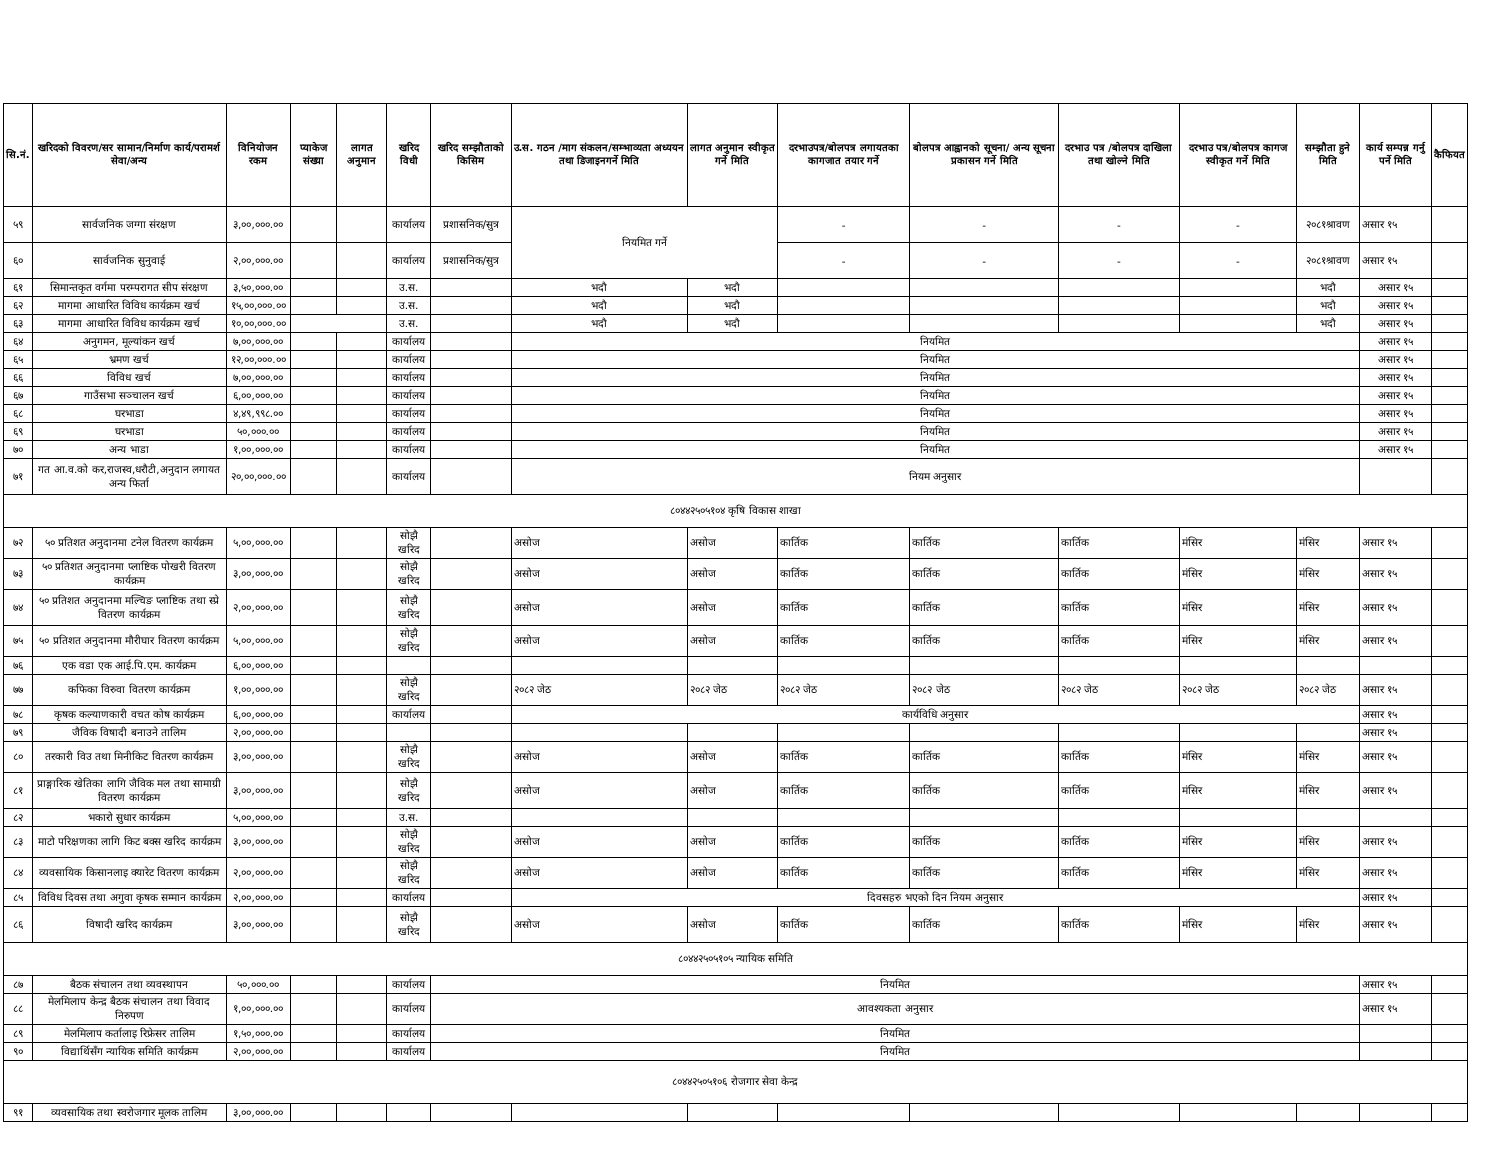| सि.नं. | खरिदको विवरण/सर सामान/निर्माण कार्य/परामर्श सेवा/अन्य | विनियोजन रकम | प्याकेज संख्या | लागत अनुमान | खरिद विधी | खरिद सम्झौताको किसिम | उ.स. गठन /माग संकलन/सम्भाव्यता अध्ययन तथा डिजाइनगर्ने मिति | लागत अनुमान स्वीकृत गर्ने मिति | दरभाउपत्र/बोलपत्र लगायतका कागजात तयार गर्ने | बोलपत्र आह्वानको सूचना/ अन्य सूचना प्रकासन गर्ने मिति | दरभाउ पत्र /बोलपत्र दाखिला तथा खोल्ने मिति | दरभाउ पत्र/बोलपत्र कागज स्वीकृत गर्ने मिति | सम्झौता हुने मिति | कार्य सम्पन्न गर्नु पर्ने मिति | कैफियत |
| --- | --- | --- | --- | --- | --- | --- | --- | --- | --- | --- | --- | --- | --- | --- | --- |
| ५९ | सार्वजनिक जग्गा संरक्षण | ३,००,०००.०० | | | कार्यालय | प्रशासनिक/सुत्र | नियमित गर्ने | | - | - | - | - | २०८१श्रावण | असार १५ | |
| ६० | सार्वजनिक सुनुवाई | २,००,०००.०० | | | कार्यालय | प्रशासनिक/सुत्र | | | - | - | - | - | २०८१श्रावण | असार १५ | |
| ६१ | सिमान्तकृत वर्गमा परम्परागत सीप संरक्षण | ३,५०,०००.०० | | | उ.स. | | भदौ | भदौ | | | | | भदौ | असार १५ | |
| ६२ | मागमा आधारित विविध कार्यक्रम खर्च | १५,००,०००.०० | | | उ.स. | | भदौ | भदौ | | | | | भदौ | असार १५ | |
| ६३ | मागमा आधारित विविध कार्यक्रम खर्च | १०,००,०००.०० | | | उ.स. | | भदौ | भदौ | | | | | भदौ | असार १५ | |
| ६४ | अनुगमन, मूल्यांकन खर्च | ७,००,०००.०० | | | कार्यालय | | नियमित | | | | | | | असार १५ | |
| ६५ | भ्रमण खर्च | १२,००,०००.०० | | | कार्यालय | | नियमित | | | | | | | असार १५ | |
| ६६ | विविध खर्च | ७,००,०००.०० | | | कार्यालय | | नियमित | | | | | | | असार १५ | |
| ६७ | गाउँसभा सञ्चालन खर्च | ६,००,०००.०० | | | कार्यालय | | नियमित | | | | | | | असार १५ | |
| ६८ | घरभाडा | ४,४९,९९८.०० | | | कार्यालय | | नियमित | | | | | | | असार १५ | |
| ६९ | घरभाडा | ५०,०००.०० | | | कार्यालय | | नियमित | | | | | | | असार १५ | |
| ७० | अन्य भाडा | १,००,०००.०० | | | कार्यालय | | नियमित | | | | | | | असार १५ | |
| ७१ | गत आ.व.को कर,राजस्व,धरौटी,अनुदान लगायत अन्य फिर्ता | २०,००,०००.०० | | | कार्यालय | | नियम अनुसार | | | | | | | | |
| ८०४४२५०५१०४ कृषि विकास शाखा | | | | | | | | | | | | | | | |
| ७२ | ५० प्रतिशत अनुदानमा टनेल वितरण कार्यक्रम | ५,००,०००.०० | | | सोझै खरिद | | असोज | असोज | कार्तिक | कार्तिक | कार्तिक | मंसिर | मंसिर | असार १५ | |
| ७३ | ५० प्रतिशत अनुदानमा प्लाष्टिक पोखरी वितरण कार्यक्रम | ३,००,०००.०० | | | सोझै खरिद | | असोज | असोज | कार्तिक | कार्तिक | कार्तिक | मंसिर | मंसिर | असार १५ | |
| ७४ | ५० प्रतिशत अनुदानमा मल्चिङ प्लाष्टिक तथा स्प्रे वितरण कार्यक्रम | २,००,०००.०० | | | सोझै खरिद | | असोज | असोज | कार्तिक | कार्तिक | कार्तिक | मंसिर | मंसिर | असार १५ | |
| ७५ | ५० प्रतिशत अनुदानमा मौरीघार वितरण कार्यक्रम | ५,००,०००.०० | | | सोझै खरिद | | असोज | असोज | कार्तिक | कार्तिक | कार्तिक | मंसिर | मंसिर | असार १५ | |
| ७६ | एक वडा एक आई.पि.एम. कार्यक्रम | ६,००,०००.०० | | | | | | | | | | | | | |
| ७७ | कफिका विरुवा वितरण कार्यक्रम | १,००,०००.०० | | | सोझै खरिद | | २०८२ जेठ | २०८२ जेठ | २०८२ जेठ | २०८२ जेठ | २०८२ जेठ | २०८२ जेठ | २०८२ जेठ | असार १५ | |
| ७८ | कृषक कल्याणकारी वचत कोष कार्यक्रम | ६,००,०००.०० | | | कार्यालय | | कार्यविधि अनुसार | | | | | | | असार १५ | |
| ७९ | जैविक विषादी बनाउने तालिम | २,००,०००.०० | | | | | | | | | | | | असार १५ | |
| ८० | तरकारी विउ तथा मिनीकिट वितरण कार्यक्रम | ३,००,०००.०० | | | सोझै खरिद | | असोज | असोज | कार्तिक | कार्तिक | कार्तिक | मंसिर | मंसिर | असार १५ | |
| ८१ | प्राङ्गारिक खेतिका लागि जैविक मल तथा सामाग्री वितरण कार्यक्रम | ३,००,०००.०० | | | सोझै खरिद | | असोज | असोज | कार्तिक | कार्तिक | कार्तिक | मंसिर | मंसिर | असार १५ | |
| ८२ | भकारो सुधार कार्यक्रम | ५,००,०००.०० | | | उ.स. | | | | | | | | | | |
| ८३ | माटो परिक्षणका लागि किट बक्स खरिद कार्यक्रम | ३,००,०००.०० | | | सोझै खरिद | | असोज | असोज | कार्तिक | कार्तिक | कार्तिक | मंसिर | मंसिर | असार १५ | |
| ८४ | व्यवसायिक किसानलाइ क्यारेट वितरण कार्यक्रम | २,००,०००.०० | | | सोझै खरिद | | असोज | असोज | कार्तिक | कार्तिक | कार्तिक | मंसिर | मंसिर | असार १५ | |
| ८५ | विविध दिवस तथा अगुवा कृषक सम्मान कार्यक्रम | २,००,०००.०० | | | कार्यालय | | दिवसहरु भएको दिन नियम अनुसार | | | | | | | असार १५ | |
| ८६ | विषादी खरिद कार्यक्रम | ३,००,०००.०० | | | सोझै खरिद | | असोज | असोज | कार्तिक | कार्तिक | कार्तिक | मंसिर | मंसिर | असार १५ | |
| ८०४४२५०५१०५ न्यायिक समिति | | | | | | | | | | | | | | | |
| ८७ | बैठक संचालन तथा व्यवस्थापन | ५०,०००.०० | | | कार्यालय | नियमित | | | | | | | | असार १५ | |
| ८८ | मेलमिलाप केन्द्र बैठक संचालन तथा विवाद निरुपण | १,००,०००.०० | | | कार्यालय | आवश्यकता अनुसार | | | | | | | | असार १५ | |
| ८९ | मेलमिलाप कर्तालाइ रिफ्रेसर तालिम | १,५०,०००.०० | | | कार्यालय | नियमित | | | | | | | | | |
| ९० | विद्यार्थिसँग न्यायिक समिति कार्यक्रम | २,००,०००.०० | | | कार्यालय | नियमित | | | | | | | | | |
| ८०४४२५०५१०६ रोजगार सेवा केन्द्र | | | | | | | | | | | | | | | |
| ९१ | व्यवसायिक तथा स्वरोजगार मूलक तालिम | ३,००,०००.०० | | | | | | | | | | | | | |